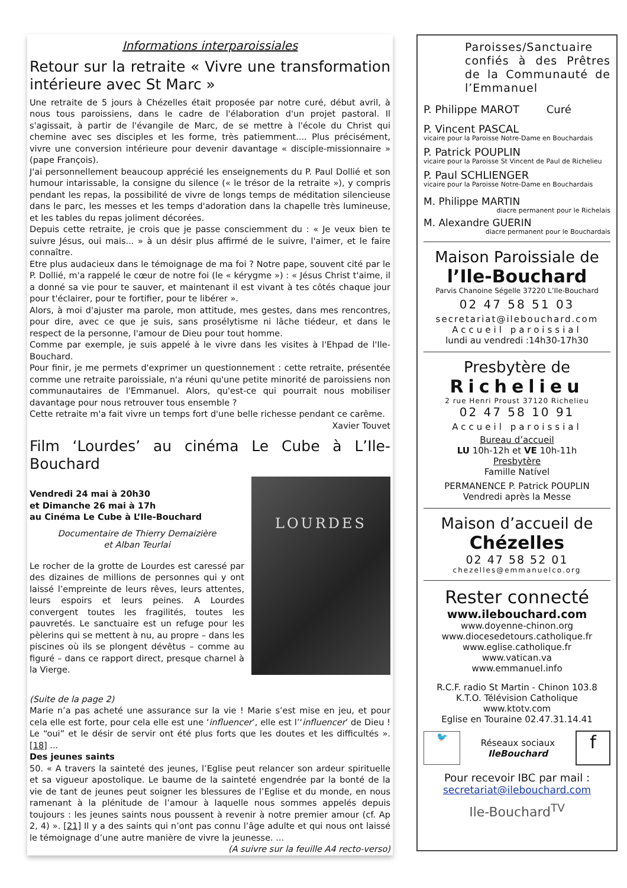Informations interparoissiales
Retour sur la retraite « Vivre une transformation intérieure avec St Marc »
Une retraite de 5 jours à Chézelles était proposée par notre curé, début avril, à nous tous paroissiens, dans le cadre de l'élaboration d'un projet pastoral. Il s'agissait, à partir de l'évangile de Marc, de se mettre à l'école du Christ qui chemine avec ses disciples et les forme, très patiemment.... Plus précisément, vivre une conversion intérieure pour devenir davantage « disciple-missionnaire » (pape François).
J'ai personnellement beaucoup apprécié les enseignements du P. Paul Dollié et son humour intarissable, la consigne du silence (« le trésor de la retraite »), y compris pendant les repas, la possibilité de vivre de longs temps de méditation silencieuse dans le parc, les messes et les temps d'adoration dans la chapelle très lumineuse, et les tables du repas joliment décorées.
Depuis cette retraite, je crois que je passe consciemment du : « Je veux bien te suivre Jésus, oui mais... » à un désir plus affirmé de le suivre, l'aimer, et le faire connaître.
Etre plus audacieux dans le témoignage de ma foi ? Notre pape, souvent cité par le P. Dollié, m'a rappelé le cœur de notre foi (le « kérygme ») : « Jésus Christ t'aime, il a donné sa vie pour te sauver, et maintenant il est vivant à tes côtés chaque jour pour t'éclairer, pour te fortifier, pour te libérer ».
Alors, à moi d'ajuster ma parole, mon attitude, mes gestes, dans mes rencontres, pour dire, avec ce que je suis, sans prosélytisme ni lâche tiédeur, et dans le respect de la personne, l'amour de Dieu pour tout homme.
Comme par exemple, je suis appelé à le vivre dans les visites à l'Ehpad de l'Ile-Bouchard.
Pour finir, je me permets d'exprimer un questionnement : cette retraite, présentée comme une retraite paroissiale, n'a réuni qu'une petite minorité de paroissiens non communautaires de l'Emmanuel. Alors, qu'est-ce qui pourrait nous mobiliser davantage pour nous retrouver tous ensemble ?
Cette retraite m'a fait vivre un temps fort d'une belle richesse pendant ce carême.
Xavier Touvet
Film ‘Lourdes’ au cinéma Le Cube à L’Ile-Bouchard
Vendredi 24 mai à 20h30
et Dimanche 26 mai à 17h
au Cinéma Le Cube à L’Ile-Bouchard
Documentaire de Thierry Demaizière
et Alban Teurlai
Le rocher de la grotte de Lourdes est caressé par des dizaines de millions de personnes qui y ont laissé l’empreinte de leurs rêves, leurs attentes, leurs espoirs et leurs peines. A Lourdes convergent toutes les fragilités, toutes les pauvretés. Le sanctuaire est un refuge pour les pèlerins qui se mettent à nu, au propre – dans les piscines où ils se plongent dévêtus – comme au figuré – dans ce rapport direct, presque charnel à la Vierge.
LOURDES
(Suite de la page 2)
Marie n’a pas acheté une assurance sur la vie ! Marie s’est mise en jeu, et pour cela elle est forte, pour cela elle est une ‘influencer’, elle est l’‘influencer’ de Dieu ! Le “oui” et le désir de servir ont été plus forts que les doutes et les difficultés ». [18] ...
Des jeunes saints
50. « A travers la sainteté des jeunes, l’Eglise peut relancer son ardeur spirituelle et sa vigueur apostolique. Le baume de la sainteté engendrée par la bonté de la vie de tant de jeunes peut soigner les blessures de l’Eglise et du monde, en nous ramenant à la plénitude de l’amour à laquelle nous sommes appelés depuis toujours : les jeunes saints nous poussent à revenir à notre premier amour (cf. Ap 2, 4) ». [21] Il y a des saints qui n’ont pas connu l’âge adulte et qui nous ont laissé le témoignage d’une autre manière de vivre la jeunesse. ...
(A suivre sur la feuille A4 recto-verso)
Paroisses/Sanctuaire confiés à des Prêtres de la Communauté de l’Emmanuel
P. Philippe MAROT Curé
P. Vincent PASCAL
vicaire pour la Paroisse Notre-Dame en Bouchardais
P. Patrick POUPLIN
vicaire pour la Paroisse St Vincent de Paul de Richelieu
P. Paul SCHLIENGER
vicaire pour la Paroisse Notre-Dame en Bouchardais
M. Philippe MARTIN
diacre permanent pour le Richelais
M. Alexandre GUERIN
diacre permanent pour le Bouchardais
Maison Paroissiale de
l’Ile-Bouchard
Parvis Chanoine Ségelle 37220 L’Ile-Bouchard
02 47 58 51 03
secretariat@ilebouchard.com
Accueil paroissial
lundi au vendredi :14h30-17h30
Presbytère de
Richelieu
2 rue Henri Proust 37120 Richelieu
02 47 58 10 91
Accueil paroissial
Bureau d’accueil
LU 10h-12h et VE 10h-11h
Presbytère
Famille Natível
PERMANENCE P. Patrick POUPLIN
Vendredi après la Messe
Maison d’accueil de
Chézelles
02 47 58 52 01
chezelles@emmanuelco.org
Rester connecté
www.ilebouchard.com
www.doyenne-chinon.org
www.diocesedetours.catholique.fr
www.eglise.catholique.fr
www.vatican.va
www.emmanuel.info
R.C.F. radio St Martin - Chinon 103.8
K.T.O. Télévision Catholique
www.ktotv.com
Eglise en Touraine 02.47.31.14.41
🐦 Réseaux sociaux
IleBouchard f
Pour recevoir IBC par mail :
secretariat@ilebouchard.com
Ile-Bouchard<sup>TV</sup>